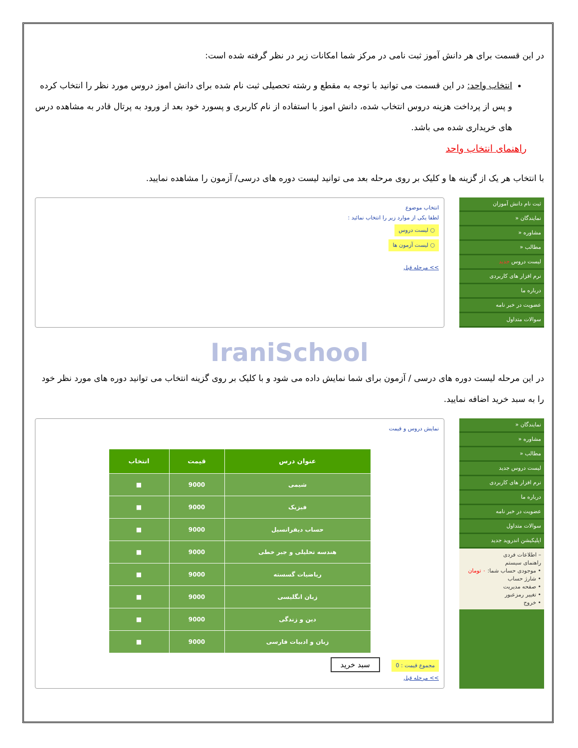در این قسمت برای هر دانش آموز ثبت نامی در مرکز شما امکانات زیر در نظر گرفته شده است:
انتخاب واحد: در این قسمت می توانید با توجه به مقطع و رشته تحصیلی ثبت نام شده برای دانش اموز دروس مورد نظر را انتخاب کرده و پس از پرداخت هزینه دروس انتخاب شده، دانش اموز با استفاده از نام کاربری و پسورد خود بعد از ورود به پرتال قادر به مشاهده درس های خریداری شده می باشد.
راهنمای انتخاب واحد
با انتخاب هر یک از گزینه ها و کلیک بر روی مرحله بعد می توانید لیست دوره های درسی/ آزمون را مشاهده نمایید.
ثبت نام دانش آموزان
نمایندگان «
مشاوره «
مطالب «
لیست دروس جدید
نرم افزار های کاربردی
درباره ما
عضویت در خبر نامه
سوالات متداول
انتخاب موضوع
لطفا یکی از موارد زیر را انتخاب نمائید :
○ لیست دروس
○ لیست آزمون ها
>> مرحله قبل
IraniSchool
در این مرحله لیست دوره های درسی / آزمون برای شما نمایش داده می شود و با کلیک بر روی گزینه انتخاب می توانید دوره های مورد نظر خود را به سبد خرید اضافه نمایید.
نمایندگان «
مشاوره «
مطالب «
لیست دروس جدید
نرم افزار های کاربردی
درباره ما
عضویت در خبر نامه
سوالات متداول
اپلیکیشن اندروید جدید
– اطلاعات فردی
راهنمای سیستم
• موجودی حساب شما: ۰ تومان
• شارژ حساب
• صفحه مدیریت
• تغییر رمزعبور
• خروج
نمایش دروس و قیمت
| عنوان درس | قیمت | انتخاب |
| --- | --- | --- |
| شیمی | 9000 | ■ |
| فیزیک | 9000 | ■ |
| حساب دیفرانسیل | 9000 | ■ |
| هندسه تحلیلی و جبر خطی | 9000 | ■ |
| ریاضیات گسسته | 9000 | ■ |
| زبان انگلیسی | 9000 | ■ |
| دین و زندگی | 9000 | ■ |
| زبان و ادبیات فارسی | 9000 | ■ |
مجموع قیمت : 0 سبد خرید
>> مرحله قبل